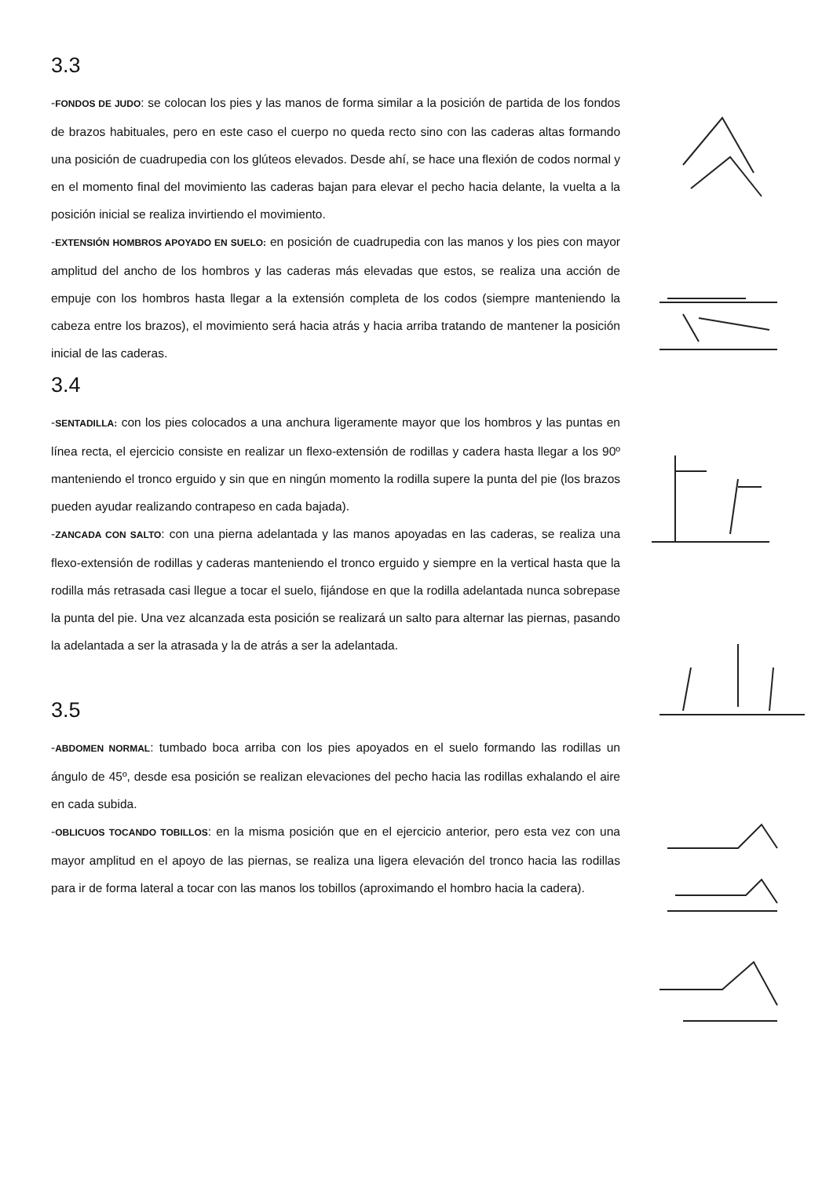3.3
-FONDOS DE JUDO: se colocan los pies y las manos de forma similar a la posición de partida de los fondos de brazos habituales, pero en este caso el cuerpo no queda recto sino con las caderas altas formando una posición de cuadrupedia con los glúteos elevados. Desde ahí, se hace una flexión de codos normal y en el momento final del movimiento las caderas bajan para elevar el pecho hacia delante, la vuelta a la posición inicial se realiza invirtiendo el movimiento.
-EXTENSIÓN HOMBROS APOYADO EN SUELO: en posición de cuadrupedia con las manos y los pies con mayor amplitud del ancho de los hombros y las caderas más elevadas que estos, se realiza una acción de empuje con los hombros hasta llegar a la extensión completa de los codos (siempre manteniendo la cabeza entre los brazos), el movimiento será hacia atrás y hacia arriba tratando de mantener la posición inicial de las caderas.
3.4
-SENTADILLA: con los pies colocados a una anchura ligeramente mayor que los hombros y las puntas en línea recta, el ejercicio consiste en realizar un flexo-extensión de rodillas y cadera hasta llegar a los 90º manteniendo el tronco erguido y sin que en ningún momento la rodilla supere la punta del pie (los brazos pueden ayudar realizando contrapeso en cada bajada).
-ZANCADA CON SALTO: con una pierna adelantada y las manos apoyadas en las caderas, se realiza una flexo-extensión de rodillas y caderas manteniendo el tronco erguido y siempre en la vertical hasta que la rodilla más retrasada casi llegue a tocar el suelo, fijándose en que la rodilla adelantada nunca sobrepase la punta del pie. Una vez alcanzada esta posición se realizará un salto para alternar las piernas, pasando la adelantada a ser la atrasada y la de atrás a ser la adelantada.
3.5
-ABDOMEN NORMAL: tumbado boca arriba con los pies apoyados en el suelo formando las rodillas un ángulo de 45º, desde esa posición se realizan elevaciones del pecho hacia las rodillas exhalando el aire en cada subida.
-OBLICUOS TOCANDO TOBILLOS: en la misma posición que en el ejercicio anterior, pero esta vez con una mayor amplitud en el apoyo de las piernas, se realiza una ligera elevación del tronco hacia las rodillas para ir de forma lateral a tocar con las manos los tobillos (aproximando el hombro hacia la cadera).